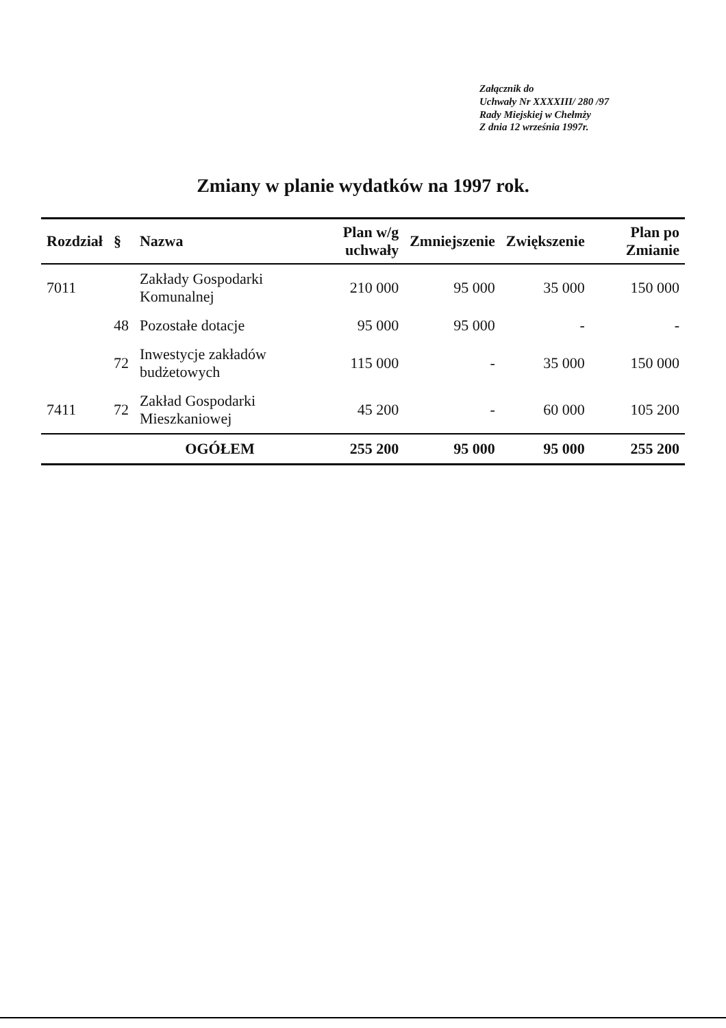Załącznik do
Uchwały Nr XXXXIII/ 280 /97
Rady Miejskiej w Chełmży
Z dnia 12 września 1997r.
Zmiany w planie wydatków na 1997 rok.
| Rozdział | § | Nazwa | Plan w/g uchwały | Zmniejszenie | Zwiększenie | Plan po Zmianie |
| --- | --- | --- | --- | --- | --- | --- |
| 7011 | | Zakłady Gospodarki Komunalnej | 210 000 | 95 000 | 35 000 | 150 000 |
| | 48 | Pozostałe dotacje | 95 000 | 95 000 | - | - |
| | 72 | Inwestycje zakładów budżetowych | 115 000 | - | 35 000 | 150 000 |
| 7411 | 72 | Zakład Gospodarki Mieszkaniowej | 45 200 | - | 60 000 | 105 200 |
| | | OGÓŁEM | 255 200 | 95 000 | 95 000 | 255 200 |